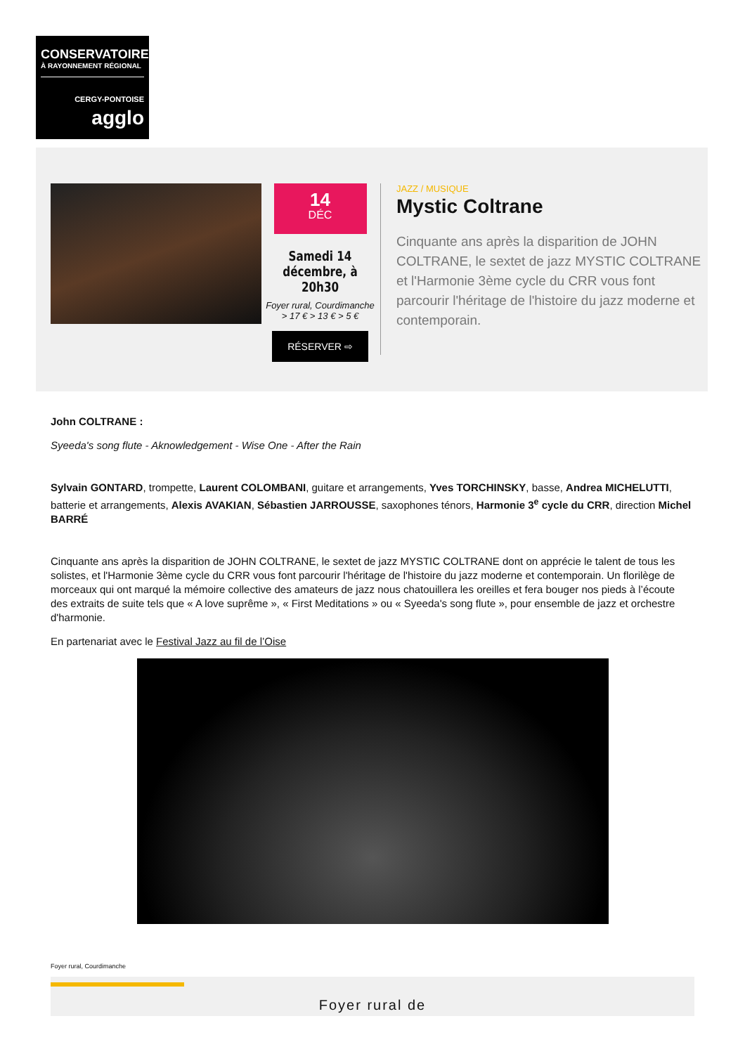CONSERVATOIRE
À RAYONNEMENT RÉGIONAL
CERGY-PONTOISE
agglo
14
DÉC
Samedi 14 décembre, à 20h30
Foyer rural, Courdimanche
> 17 € > 13 € > 5 €
RÉSERVER ⇨
JAZZ / MUSIQUE
Mystic Coltrane
Cinquante ans après la disparition de JOHN COLTRANE, le sextet de jazz MYSTIC COLTRANE et l'Harmonie 3ème cycle du CRR vous font parcourir l'héritage de l'histoire du jazz moderne et contemporain.
John COLTRANE :
Syeeda's song flute - Aknowledgement - Wise One - After the Rain
Sylvain GONTARD, trompette, Laurent COLOMBANI, guitare et arrangements, Yves TORCHINSKY, basse, Andrea MICHELUTTI, batterie et arrangements, Alexis AVAKIAN, Sébastien JARROUSSE, saxophones ténors, Harmonie 3<sup>e</sup> cycle du CRR, direction Michel BARRÉ
Cinquante ans après la disparition de JOHN COLTRANE, le sextet de jazz MYSTIC COLTRANE dont on apprécie le talent de tous les solistes, et l'Harmonie 3ème cycle du CRR vous font parcourir l'héritage de l'histoire du jazz moderne et contemporain. Un florilège de morceaux qui ont marqué la mémoire collective des amateurs de jazz nous chatouillera les oreilles et fera bouger nos pieds à l’écoute des extraits de suite tels que « A love suprême », « First Meditations » ou « Syeeda's song flute », pour ensemble de jazz et orchestre d'harmonie.
En partenariat avec le Festival Jazz au fil de l’Oise
Foyer rural, Courdimanche
Foyer rural de